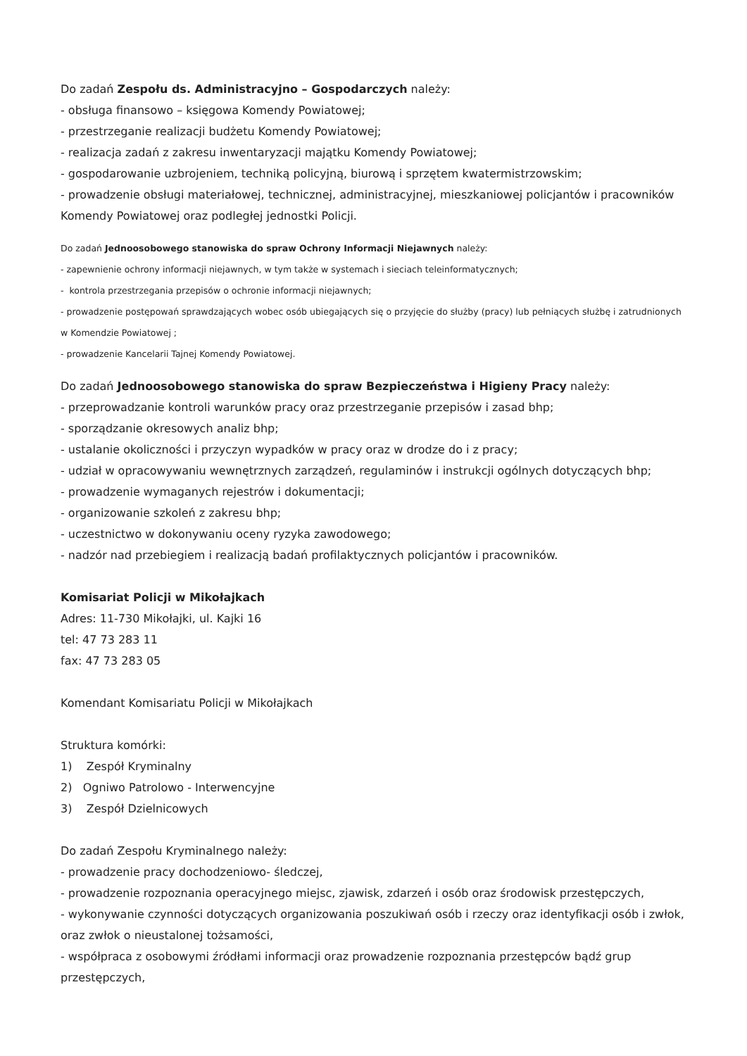Do zadań Zespołu ds. Administracyjno – Gospodarczych należy:
- obsługa finansowo – księgowa Komendy Powiatowej;
- przestrzeganie realizacji budżetu Komendy Powiatowej;
- realizacja zadań z zakresu inwentaryzacji majątku Komendy Powiatowej;
- gospodarowanie uzbrojeniem, techniką policyjną, biurową i sprzętem kwatermistrzowskim;
- prowadzenie obsługi materiałowej, technicznej, administracyjnej, mieszkaniowej policjantów i pracowników Komendy Powiatowej oraz podległej jednostki Policji.
Do zadań Jednoosobowego stanowiska do spraw Ochrony Informacji Niejawnych należy:
- zapewnienie ochrony informacji niejawnych, w tym także w systemach i sieciach teleinformatycznych;
- kontrola przestrzegania przepisów o ochronie informacji niejawnych;
- prowadzenie postępowań sprawdzających wobec osób ubiegających się o przyjęcie do służby (pracy) lub pełniących służbę i zatrudnionych w Komendzie Powiatowej ;
- prowadzenie Kancelarii Tajnej Komendy Powiatowej.
Do zadań Jednoosobowego stanowiska do spraw Bezpieczeństwa i Higieny Pracy należy:
- przeprowadzanie kontroli warunków pracy oraz przestrzeganie przepisów i zasad bhp;
- sporządzanie okresowych analiz bhp;
- ustalanie okoliczności i przyczyn wypadków w pracy oraz w drodze do i z pracy;
- udział w opracowywaniu wewnętrznych zarządzeń, regulaminów i instrukcji ogólnych dotyczących bhp;
- prowadzenie wymaganych rejestrów i dokumentacji;
- organizowanie szkoleń z zakresu bhp;
- uczestnictwo w dokonywaniu oceny ryzyka zawodowego;
- nadzór nad przebiegiem i realizacją badań profilaktycznych policjantów i pracowników.
Komisariat Policji w Mikołajkach
Adres: 11-730 Mikołajki, ul. Kajki 16
tel: 47 73 283 11
fax: 47 73 283 05
Komendant Komisariatu Policji w Mikołajkach
Struktura komórki:
1) Zespół Kryminalny
2) Ogniwo Patrolowo - Interwencyjne
3) Zespół Dzielnicowych
Do zadań Zespołu Kryminalnego należy:
- prowadzenie pracy dochodzeniowo- śledczej,
- prowadzenie rozpoznania operacyjnego miejsc, zjawisk, zdarzeń i osób oraz środowisk przestępczych,
- wykonywanie czynności dotyczących organizowania poszukiwań osób i rzeczy oraz identyfikacji osób i zwłok, oraz zwłok o nieustalonej tożsamości,
- współpraca z osobowymi źródłami informacji oraz prowadzenie rozpoznania przestępców bądź grup przestępczych,